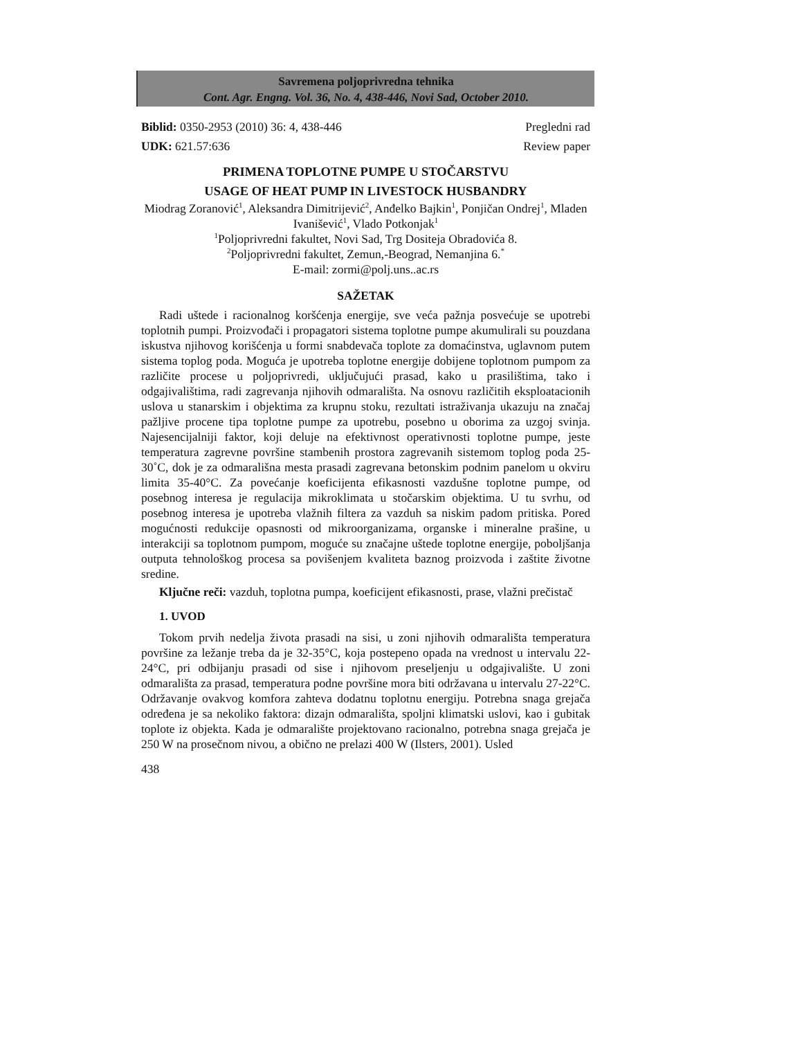Savremena poljoprivredna tehnika
Cont. Agr. Engng. Vol. 36, No. 4, 438-446, Novi Sad, October 2010.
Biblid: 0350-2953 (2010) 36: 4, 438-446 Pregledni rad
UDK: 621.57:636 Review paper
PRIMENA TOPLOTNE PUMPE U STOČARSTVU
USAGE OF HEAT PUMP IN LIVESTOCK HUSBANDRY
Miodrag Zoranović<sup>1</sup>, Aleksandra Dimitrijević<sup>2</sup>, Anđelko Bajkin<sup>1</sup>, Ponjičan Ondrej<sup>1</sup>, Mladen Ivanišević<sup>1</sup>, Vlado Potkonjak<sup>1</sup>
<sup>1</sup> Poljoprivredni fakultet, Novi Sad, Trg Dositeja Obradovića 8.
<sup>2</sup> Poljoprivredni fakultet, Zemun,-Beograd, Nemanjina 6.<sup>*</sup>
E-mail: zormi@polj.uns..ac.rs
SAŽETAK
Radi uštede i racionalnog koršćenja energije, sve veća pažnja posvećuje se upotrebi toplotnih pumpi. Proizvođači i propagatori sistema toplotne pumpe akumulirali su pouzdana iskustva njihovog korišćenja u formi snabdevača toplote za domaćinstva, uglavnom putem sistema toplog poda. Moguća je upotreba toplotne energije dobijene toplotnom pumpom za različite procese u poljoprivredi, uključujući prasad, kako u prasilištima, tako i odgajivalištima, radi zagrevanja njihovih odmarališta. Na osnovu različitih eksploatacionih uslova u stanarskim i objektima za krupnu stoku, rezultati istraživanja ukazuju na značaj pažljive procene tipa toplotne pumpe za upotrebu, posebno u oborima za uzgoj svinja. Najesencijalniji faktor, koji deluje na efektivnost operativnosti toplotne pumpe, jeste temperatura zagrevne površine stambenih prostora zagrevanih sistemom toplog poda 25-30˚C, dok je za odmarališna mesta prasadi zagrevana betonskim podnim panelom u okviru limita 35-40°C. Za povećanje koeficijenta efikasnosti vazdušne toplotne pumpe, od posebnog interesa je regulacija mikroklimata u stočarskim objektima. U tu svrhu, od posebnog interesa je upotreba vlažnih filtera za vazduh sa niskim padom pritiska. Pored mogućnosti redukcije opasnosti od mikroorganizama, organske i mineralne prašine, u interakciji sa toplotnom pumpom, moguće su značajne uštede toplotne energije, poboljšanja outputa tehnološkog procesa sa povišenjem kvaliteta baznog proizvoda i zaštite životne sredine.
Ključne reči: vazduh, toplotna pumpa, koeficijent efikasnosti, prase, vlažni prečistač
1. UVOD
Tokom prvih nedelja života prasadi na sisi, u zoni njihovih odmarališta temperatura površine za ležanje treba da je 32-35°C, koja postepeno opada na vrednost u intervalu 22-24°C, pri odbijanju prasadi od sise i njihovom preseljenju u odgajivalište. U zoni odmarališta za prasad, temperatura podne površine mora biti održavana u intervalu 27-22°C. Održavanje ovakvog komfora zahteva dodatnu toplotnu energiju. Potrebna snaga grejača određena je sa nekoliko faktora: dizajn odmarališta, spoljni klimatski uslovi, kao i gubitak toplote iz objekta. Kada je odmaralište projektovano racionalno, potrebna snaga grejača je 250 W na prosečnom nivou, a obično ne prelazi 400 W (Ilsters, 2001). Usled
438